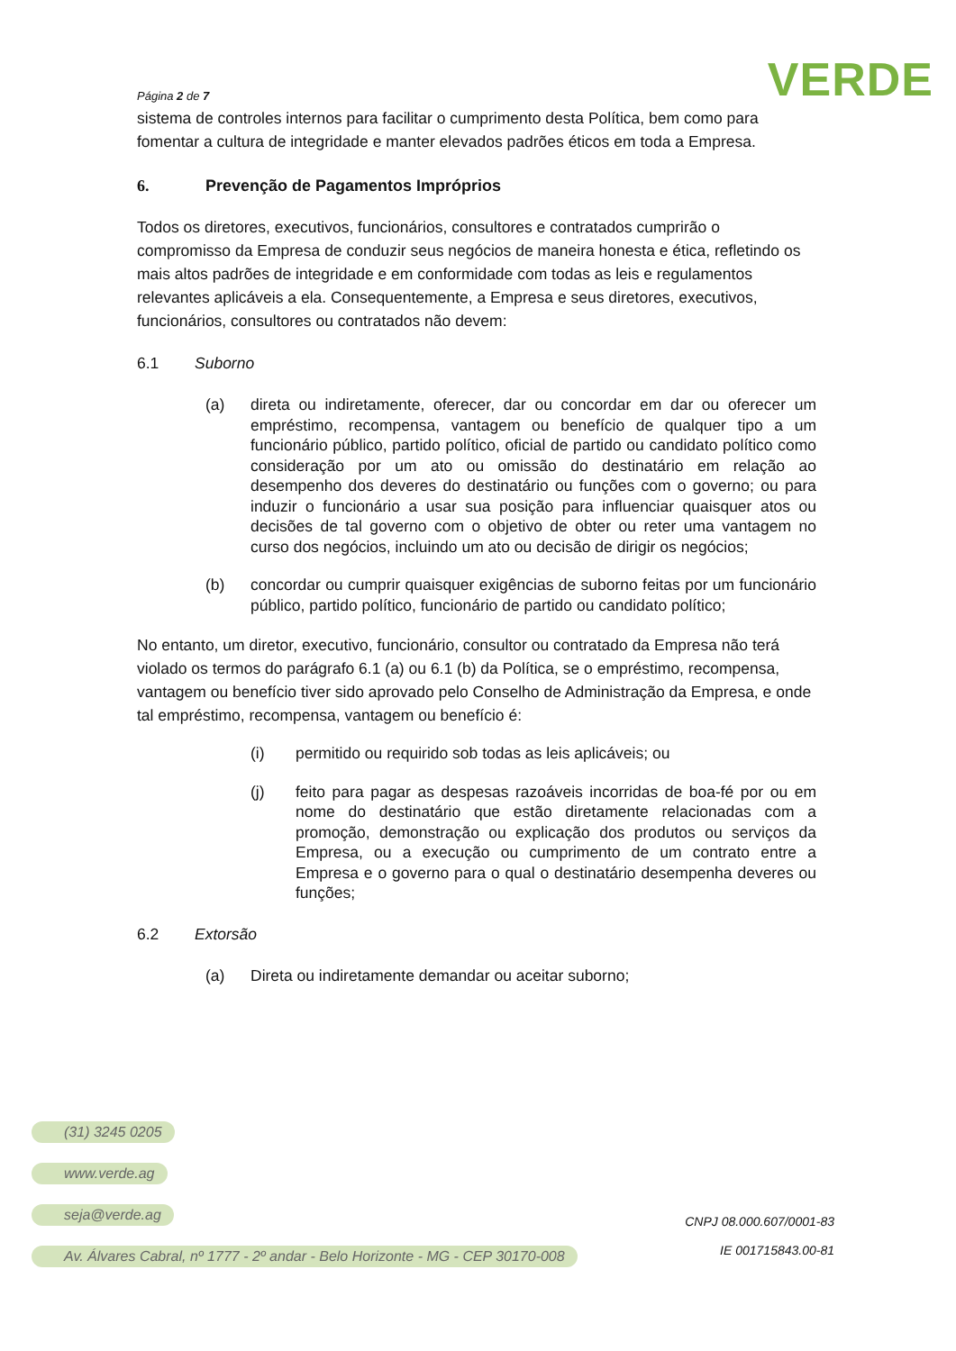Página 2 de 7
VERDE
sistema de controles internos para facilitar o cumprimento desta Política, bem como para fomentar a cultura de integridade e manter elevados padrões éticos em toda a Empresa.
6. Prevenção de Pagamentos Impróprios
Todos os diretores, executivos, funcionários, consultores e contratados cumprirão o compromisso da Empresa de conduzir seus negócios de maneira honesta e ética, refletindo os mais altos padrões de integridade e em conformidade com todas as leis e regulamentos relevantes aplicáveis a ela. Consequentemente, a Empresa e seus diretores, executivos, funcionários, consultores ou contratados não devem:
6.1 Suborno
(a) direta ou indiretamente, oferecer, dar ou concordar em dar ou oferecer um empréstimo, recompensa, vantagem ou benefício de qualquer tipo a um funcionário público, partido político, oficial de partido ou candidato político como consideração por um ato ou omissão do destinatário em relação ao desempenho dos deveres do destinatário ou funções com o governo; ou para induzir o funcionário a usar sua posição para influenciar quaisquer atos ou decisões de tal governo com o objetivo de obter ou reter uma vantagem no curso dos negócios, incluindo um ato ou decisão de dirigir os negócios;
(b) concordar ou cumprir quaisquer exigências de suborno feitas por um funcionário público, partido político, funcionário de partido ou candidato político;
No entanto, um diretor, executivo, funcionário, consultor ou contratado da Empresa não terá violado os termos do parágrafo 6.1 (a) ou 6.1 (b) da Política, se o empréstimo, recompensa, vantagem ou benefício tiver sido aprovado pelo Conselho de Administração da Empresa, e onde tal empréstimo, recompensa, vantagem ou benefício é:
(i) permitido ou requirido sob todas as leis aplicáveis; ou
(j) feito para pagar as despesas razoáveis incorridas de boa-fé por ou em nome do destinatário que estão diretamente relacionadas com a promoção, demonstração ou explicação dos produtos ou serviços da Empresa, ou a execução ou cumprimento de um contrato entre a Empresa e o governo para o qual o destinatário desempenha deveres ou funções;
6.2 Extorsão
(a) Direta ou indiretamente demandar ou aceitar suborno;
(31) 3245 0205
www.verde.ag
seja@verde.ag
Av. Álvares Cabral, nº 1777 - 2º andar - Belo Horizonte - MG - CEP 30170-008
CNPJ 08.000.607/0001-83
IE 001715843.00-81